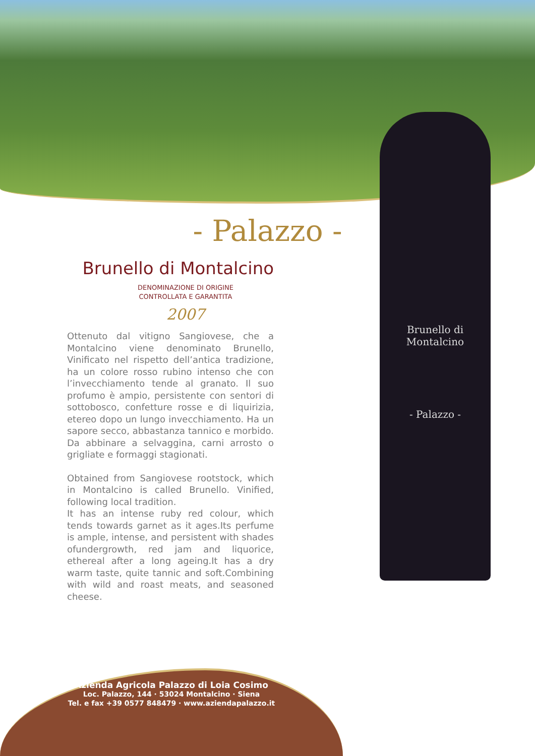- Palazzo -
Brunello di Montalcino
DENOMINAZIONE DI ORIGINE
CONTROLLATA E GARANTITA
2007
Ottenuto dal vitigno Sangiovese, che a Montalcino viene denominato Brunello, Vinificato nel rispetto dell’antica tradizione, ha un colore rosso rubino intenso che con l’invecchiamento tende al granato. Il suo profumo è ampio, persistente con sentori di sottobosco, confetture rosse e di liquirizia, etereo dopo un lungo invecchiamento. Ha un sapore secco, abbastanza tannico e morbido. Da abbinare a selvaggina, carni arrosto o grigliate e formaggi stagionati.
Obtained from Sangiovese rootstock, which in Montalcino is called Brunello. Vinified, following local tradition.
It has an intense ruby red colour, which tends towards garnet as it ages.Its perfume is ample, intense, and persistent with shades ofundergrowth, red jam and liquorice, ethereal after a long ageing.It has a dry warm taste, quite tannic and soft.Combining with wild and roast meats, and seasoned cheese.
Brunello di Montalcino
- Palazzo -
Azienda Agricola Palazzo di Loia Cosimo
Loc. Palazzo, 144 · 53024 Montalcino · Siena
Tel. e fax +39 0577 848479 · www.aziendapalazzo.it